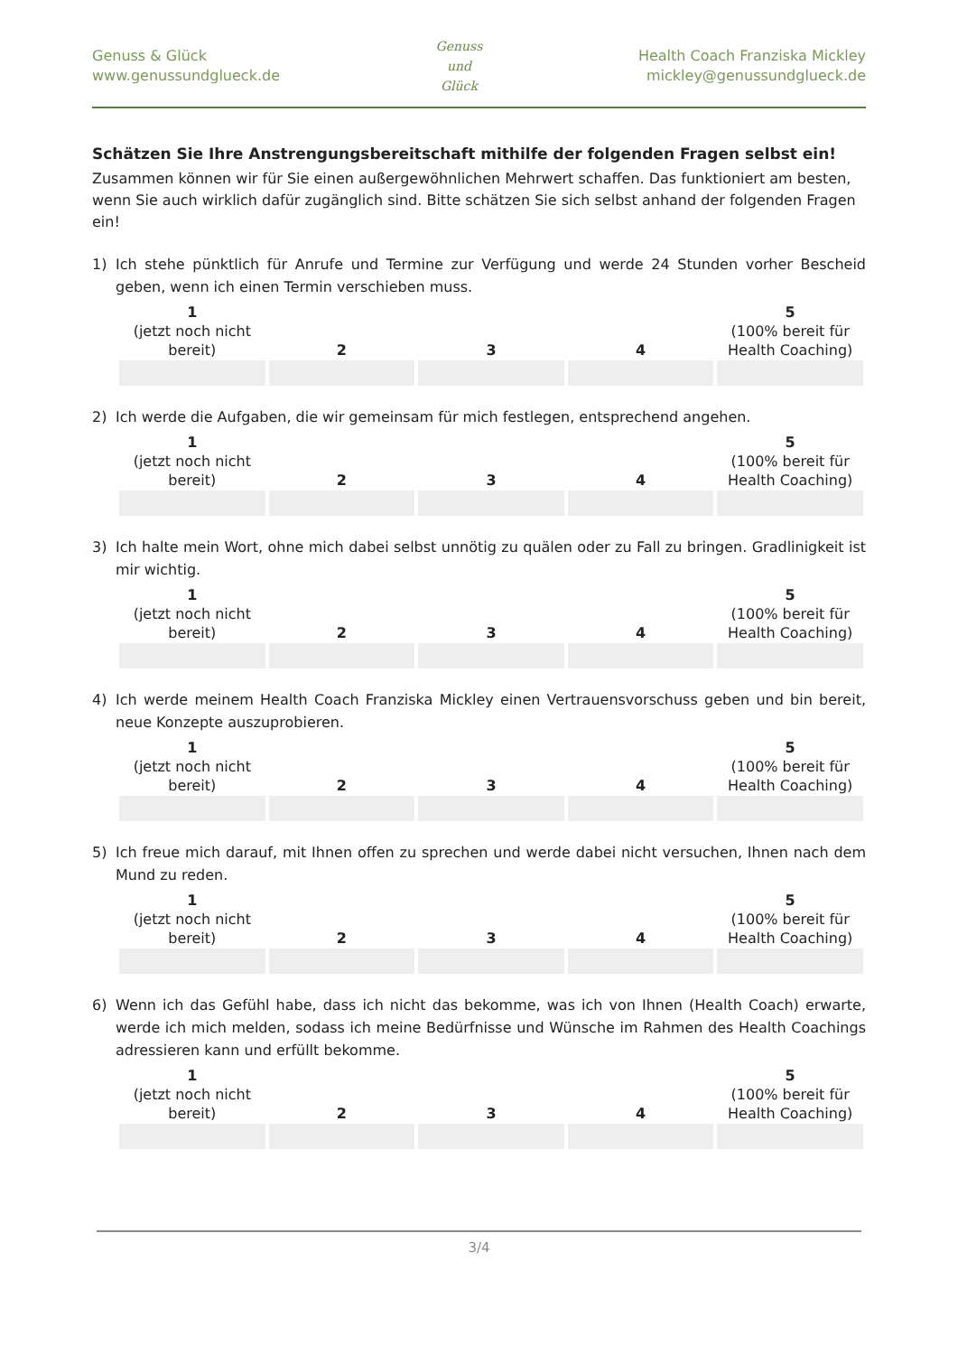Genuss & Glück
www.genussundglueck.de
Genuss
und
Glück
Health Coach Franziska Mickley
mickley@genussundglueck.de
Schätzen Sie Ihre Anstrengungsbereitschaft mithilfe der folgenden Fragen selbst ein!
Zusammen können wir für Sie einen außergewöhnlichen Mehrwert schaffen. Das funktioniert am besten, wenn Sie auch wirklich dafür zugänglich sind. Bitte schätzen Sie sich selbst anhand der folgenden Fragen ein!
1) Ich stehe pünktlich für Anrufe und Termine zur Verfügung und werde 24 Stunden vorher Bescheid geben, wenn ich einen Termin verschieben muss.
| 1 (jetzt noch nicht bereit) | 2 | 3 | 4 | 5 (100% bereit für Health Coaching) |
2) Ich werde die Aufgaben, die wir gemeinsam für mich festlegen, entsprechend angehen.
| 1 (jetzt noch nicht bereit) | 2 | 3 | 4 | 5 (100% bereit für Health Coaching) |
3) Ich halte mein Wort, ohne mich dabei selbst unnötig zu quälen oder zu Fall zu bringen. Gradlinigkeit ist mir wichtig.
| 1 (jetzt noch nicht bereit) | 2 | 3 | 4 | 5 (100% bereit für Health Coaching) |
4) Ich werde meinem Health Coach Franziska Mickley einen Vertrauensvorschuss geben und bin bereit, neue Konzepte auszuprobieren.
| 1 (jetzt noch nicht bereit) | 2 | 3 | 4 | 5 (100% bereit für Health Coaching) |
5) Ich freue mich darauf, mit Ihnen offen zu sprechen und werde dabei nicht versuchen, Ihnen nach dem Mund zu reden.
| 1 (jetzt noch nicht bereit) | 2 | 3 | 4 | 5 (100% bereit für Health Coaching) |
6) Wenn ich das Gefühl habe, dass ich nicht das bekomme, was ich von Ihnen (Health Coach) erwarte, werde ich mich melden, sodass ich meine Bedürfnisse und Wünsche im Rahmen des Health Coachings adressieren kann und erfüllt bekomme.
| 1 (jetzt noch nicht bereit) | 2 | 3 | 4 | 5 (100% bereit für Health Coaching) |
3/4